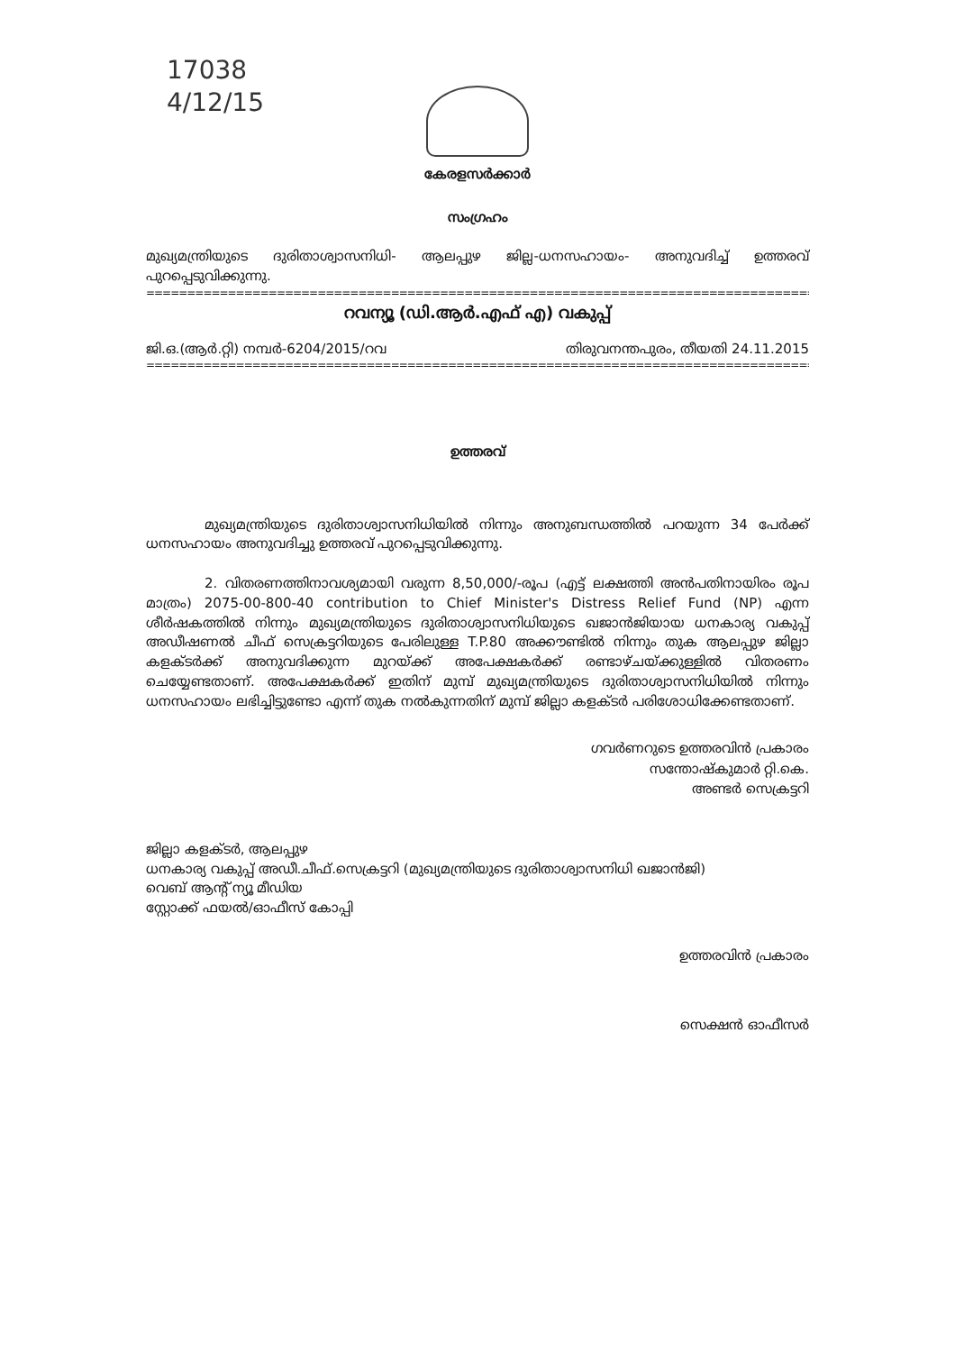17038
4/12/15
കേരളസർക്കാർ
സംഗ്രഹം
മുഖ്യമന്ത്രിയുടെ ദുരിതാശ്വാസനിധി- ആലപ്പുഴ ജില്ല-ധനസഹായം- അനുവദിച്ച് ഉത്തരവ് പുറപ്പെടുവിക്കുന്നു.
==================================================================================================
റവന്യൂ (ഡി.ആർ.എഫ് എ) വകുപ്പ്
ജി.ഒ.(ആർ.റ്റി) നമ്പർ-6204/2015/റവ തിരുവനന്തപുരം, തീയതി 24.11.2015
==================================================================================================
ഉത്തരവ്
മുഖ്യമന്ത്രിയുടെ ദുരിതാശ്വാസനിധിയിൽ നിന്നും അനുബന്ധത്തിൽ പറയുന്ന 34 പേർക്ക് ധനസഹായം അനുവദിച്ചു ഉത്തരവ് പുറപ്പെടുവിക്കുന്നു.
2. വിതരണത്തിനാവശ്യമായി വരുന്ന 8,50,000/-രൂപ (എട്ട് ലക്ഷത്തി അൻപതിനായിരം രൂപ മാത്രം) 2075-00-800-40 contribution to Chief Minister's Distress Relief Fund (NP) എന്ന ശീർഷകത്തിൽ നിന്നും മുഖ്യമന്ത്രിയുടെ ദുരിതാശ്വാസനിധിയുടെ ഖജാൻജിയായ ധനകാര്യ വകുപ്പ് അഡീഷണൽ ചീഫ് സെക്രട്ടറിയുടെ പേരിലുള്ള T.P.80 അക്കൗണ്ടിൽ നിന്നും തുക ആലപ്പുഴ ജില്ലാ കളക്ടർക്ക് അനുവദിക്കുന്ന മുറയ്ക്ക് അപേക്ഷകർക്ക് രണ്ടാഴ്ചയ്ക്കുള്ളിൽ വിതരണം ചെയ്യേണ്ടതാണ്. അപേക്ഷകർക്ക് ഇതിന് മുമ്പ് മുഖ്യമന്ത്രിയുടെ ദുരിതാശ്വാസനിധിയിൽ നിന്നും ധനസഹായം ലഭിച്ചിട്ടുണ്ടോ എന്ന് തുക നൽകുന്നതിന് മുമ്പ് ജില്ലാ കളക്ടർ പരിശോധിക്കേണ്ടതാണ്.
ഗവർണറുടെ ഉത്തരവിൻ പ്രകാരം
സന്തോഷ്കുമാർ റ്റി.കെ.
അണ്ടർ സെക്രട്ടറി
ജില്ലാ കളക്ടർ, ആലപ്പുഴ
ധനകാര്യ വകുപ്പ് അഡീ.ചീഫ്.സെക്രട്ടറി (മുഖ്യമന്ത്രിയുടെ ദുരിതാശ്വാസനിധി ഖജാൻജി)
വെബ് ആന്റ് ന്യൂ മീഡിയ
സ്റ്റോക്ക് ഫയൽ/ഓഫീസ് കോപ്പി
ഉത്തരവിൻ പ്രകാരം
സെക്ഷൻ ഓഫീസർ